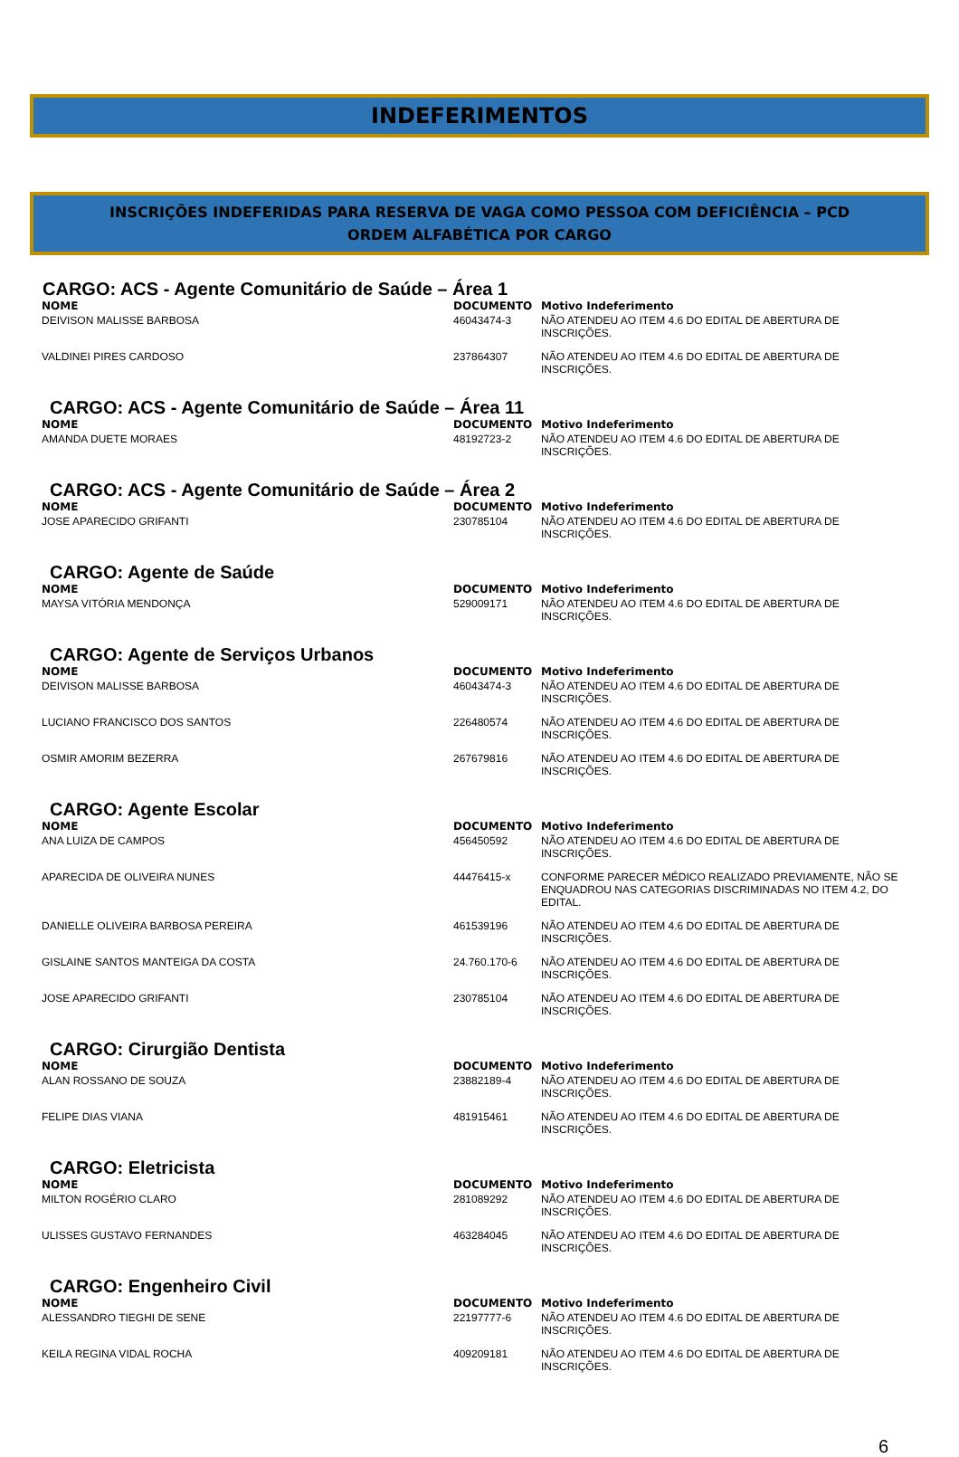INDEFERIMENTOS
INSCRIÇÕES INDEFERIDAS PARA RESERVA DE VAGA COMO PESSOA COM DEFICIÊNCIA – PCD
ORDEM ALFABÉTICA POR CARGO
CARGO: ACS - Agente Comunitário de Saúde – Área 1
| NOME | DOCUMENTO | Motivo Indeferimento |
| --- | --- | --- |
| DEIVISON MALISSE BARBOSA | 46043474-3 | NÃO ATENDEU AO ITEM 4.6 DO EDITAL DE ABERTURA DE INSCRIÇÕES. |
| VALDINEI PIRES CARDOSO | 237864307 | NÃO ATENDEU AO ITEM 4.6 DO EDITAL DE ABERTURA DE INSCRIÇÕES. |
CARGO: ACS - Agente Comunitário de Saúde – Área 11
| NOME | DOCUMENTO | Motivo Indeferimento |
| --- | --- | --- |
| AMANDA DUETE MORAES | 48192723-2 | NÃO ATENDEU AO ITEM 4.6 DO EDITAL DE ABERTURA DE INSCRIÇÕES. |
CARGO: ACS - Agente Comunitário de Saúde – Área 2
| NOME | DOCUMENTO | Motivo Indeferimento |
| --- | --- | --- |
| JOSE APARECIDO GRIFANTI | 230785104 | NÃO ATENDEU AO ITEM 4.6 DO EDITAL DE ABERTURA DE INSCRIÇÕES. |
CARGO: Agente de Saúde
| NOME | DOCUMENTO | Motivo Indeferimento |
| --- | --- | --- |
| MAYSA VITÓRIA MENDONÇA | 529009171 | NÃO ATENDEU AO ITEM 4.6 DO EDITAL DE ABERTURA DE INSCRIÇÕES. |
CARGO: Agente de Serviços Urbanos
| NOME | DOCUMENTO | Motivo Indeferimento |
| --- | --- | --- |
| DEIVISON MALISSE BARBOSA | 46043474-3 | NÃO ATENDEU AO ITEM 4.6 DO EDITAL DE ABERTURA DE INSCRIÇÕES. |
| LUCIANO FRANCISCO DOS SANTOS | 226480574 | NÃO ATENDEU AO ITEM 4.6 DO EDITAL DE ABERTURA DE INSCRIÇÕES. |
| OSMIR AMORIM BEZERRA | 267679816 | NÃO ATENDEU AO ITEM 4.6 DO EDITAL DE ABERTURA DE INSCRIÇÕES. |
CARGO: Agente Escolar
| NOME | DOCUMENTO | Motivo Indeferimento |
| --- | --- | --- |
| ANA LUIZA DE CAMPOS | 456450592 | NÃO ATENDEU AO ITEM 4.6 DO EDITAL DE ABERTURA DE INSCRIÇÕES. |
| APARECIDA DE OLIVEIRA NUNES | 44476415-x | CONFORME PARECER MÉDICO REALIZADO PREVIAMENTE, NÃO SE ENQUADROU NAS CATEGORIAS DISCRIMINADAS NO ITEM 4.2, DO EDITAL. |
| DANIELLE OLIVEIRA BARBOSA PEREIRA | 461539196 | NÃO ATENDEU AO ITEM 4.6 DO EDITAL DE ABERTURA DE INSCRIÇÕES. |
| GISLAINE SANTOS MANTEIGA DA COSTA | 24.760.170-6 | NÃO ATENDEU AO ITEM 4.6 DO EDITAL DE ABERTURA DE INSCRIÇÕES. |
| JOSE APARECIDO GRIFANTI | 230785104 | NÃO ATENDEU AO ITEM 4.6 DO EDITAL DE ABERTURA DE INSCRIÇÕES. |
CARGO: Cirurgião Dentista
| NOME | DOCUMENTO | Motivo Indeferimento |
| --- | --- | --- |
| ALAN ROSSANO DE SOUZA | 23882189-4 | NÃO ATENDEU AO ITEM 4.6 DO EDITAL DE ABERTURA DE INSCRIÇÕES. |
| FELIPE DIAS VIANA | 481915461 | NÃO ATENDEU AO ITEM 4.6 DO EDITAL DE ABERTURA DE INSCRIÇÕES. |
CARGO: Eletricista
| NOME | DOCUMENTO | Motivo Indeferimento |
| --- | --- | --- |
| MILTON ROGÉRIO CLARO | 281089292 | NÃO ATENDEU AO ITEM 4.6 DO EDITAL DE ABERTURA DE INSCRIÇÕES. |
| ULISSES GUSTAVO FERNANDES | 463284045 | NÃO ATENDEU AO ITEM 4.6 DO EDITAL DE ABERTURA DE INSCRIÇÕES. |
CARGO: Engenheiro Civil
| NOME | DOCUMENTO | Motivo Indeferimento |
| --- | --- | --- |
| ALESSANDRO TIEGHI DE SENE | 22197777-6 | NÃO ATENDEU AO ITEM 4.6 DO EDITAL DE ABERTURA DE INSCRIÇÕES. |
| KEILA REGINA VIDAL ROCHA | 409209181 | NÃO ATENDEU AO ITEM 4.6 DO EDITAL DE ABERTURA DE INSCRIÇÕES. |
6